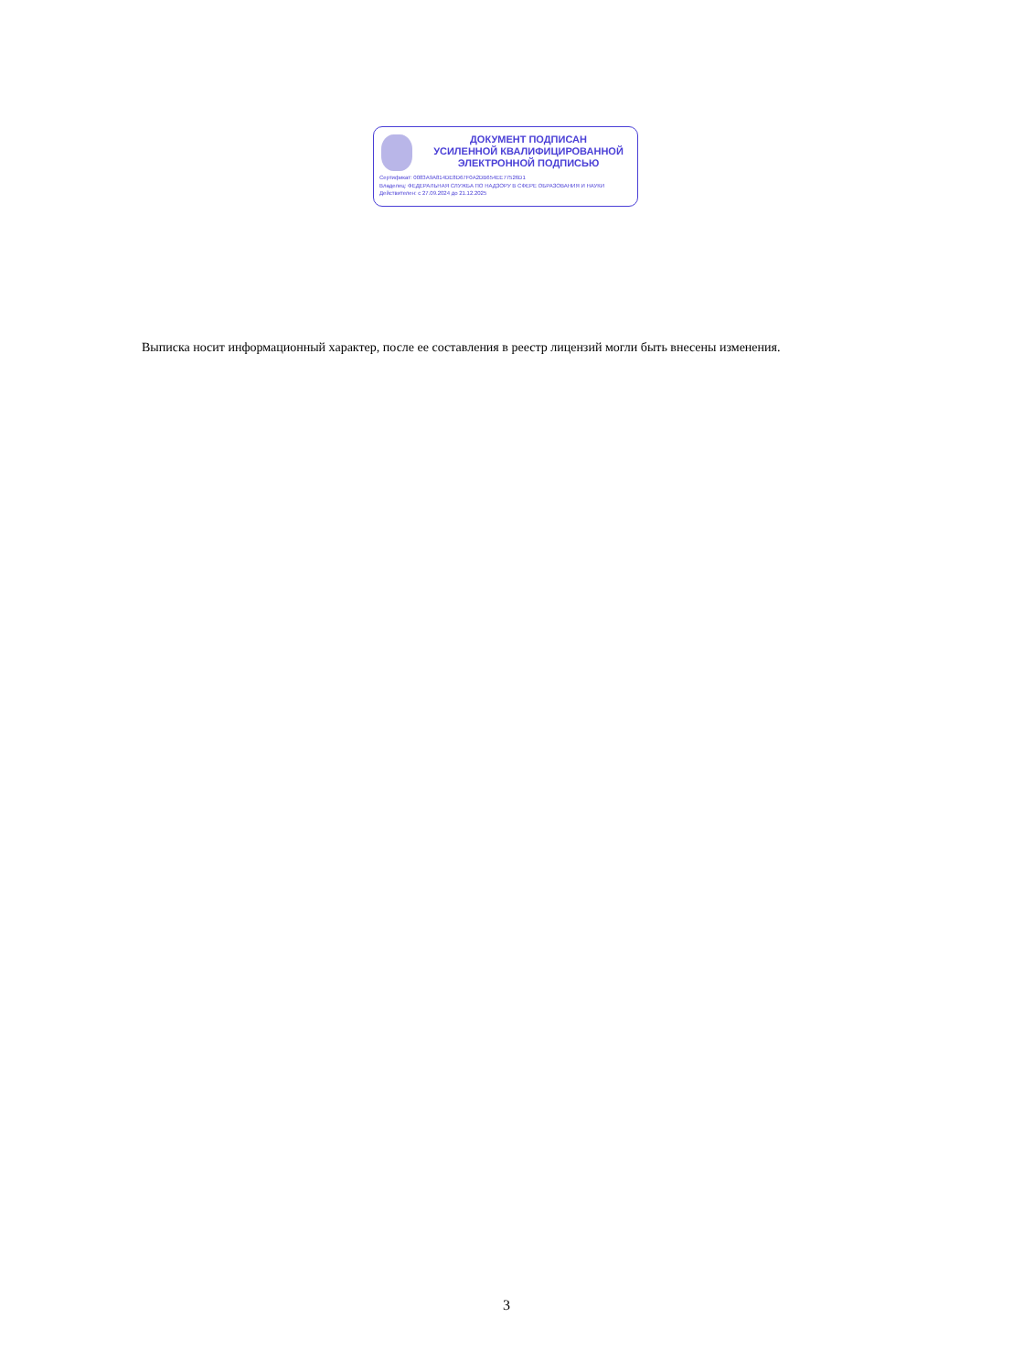ДОКУМЕНТ ПОДПИСАН
УСИЛЕННОЙ КВАЛИФИЦИРОВАННОЙ
ЭЛЕКТРОННОЙ ПОДПИСЬЮ
Сертификат: 0083A9A814DE8D67F0A2DB654EE77526D1
Владелец: ФЕДЕРАЛЬНАЯ СЛУЖБА ПО НАДЗОРУ В СФЕРЕ ОБРАЗОВАНИЯ И НАУКИ
Действителен: с 27.09.2024 до 21.12.2025
Выписка носит информационный характер, после ее составления в реестр лицензий могли быть внесены изменения.
3